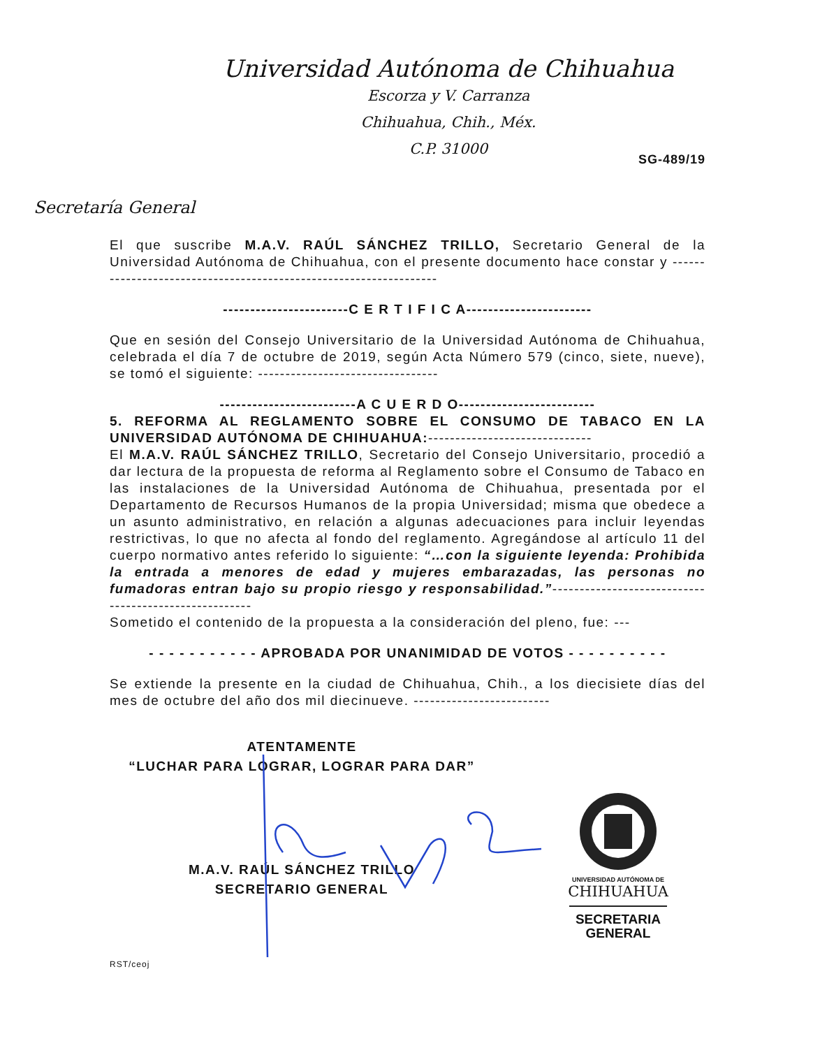Universidad Autónoma de Chihuahua
Escorza y V. Carranza
Chihuahua, Chih., Méx.
C.P. 31000
SG-489/19
Secretaría General
El que suscribe M.A.V. RAÚL SÁNCHEZ TRILLO, Secretario General de la Universidad Autónoma de Chihuahua, con el presente documento hace constar y ------------------------------------------------------------------
-----------------------C E R T I F I C A-----------------------
Que en sesión del Consejo Universitario de la Universidad Autónoma de Chihuahua, celebrada el día 7 de octubre de 2019, según Acta Número 579 (cinco, siete, nueve), se tomó el siguiente: ---------------------------------
-------------------------A C U E R D O-------------------------
5. REFORMA AL REGLAMENTO SOBRE EL CONSUMO DE TABACO EN LA UNIVERSIDAD AUTÓNOMA DE CHIHUAHUA:------------------------------
El M.A.V. RAÚL SÁNCHEZ TRILLO, Secretario del Consejo Universitario, procedió a dar lectura de la propuesta de reforma al Reglamento sobre el Consumo de Tabaco en las instalaciones de la Universidad Autónoma de Chihuahua, presentada por el Departamento de Recursos Humanos de la propia Universidad; misma que obedece a un asunto administrativo, en relación a algunas adecuaciones para incluir leyendas restrictivas, lo que no afecta al fondo del reglamento. Agregándose al artículo 11 del cuerpo normativo antes referido lo siguiente: “…con la siguiente leyenda: Prohibida la entrada a menores de edad y mujeres embarazadas, las personas no fumadoras entran bajo su propio riesgo y responsabilidad.”------------------------------------------------------
Sometido el contenido de la propuesta a la consideración del pleno, fue: ---
- - - - - - - - - - - APROBADA POR UNANIMIDAD DE VOTOS - - - - - - - - - -
Se extiende la presente en la ciudad de Chihuahua, Chih., a los diecisiete días del mes de octubre del año dos mil diecinueve. -------------------------
ATENTAMENTE
“LUCHAR PARA LOGRAR, LOGRAR PARA DAR”
M.A.V. RAÚL SÁNCHEZ TRILLO
SECRETARIO GENERAL
UNIVERSIDAD AUTÓNOMA DE
CHIHUAHUA
SECRETARIA
GENERAL
RST/ceoj